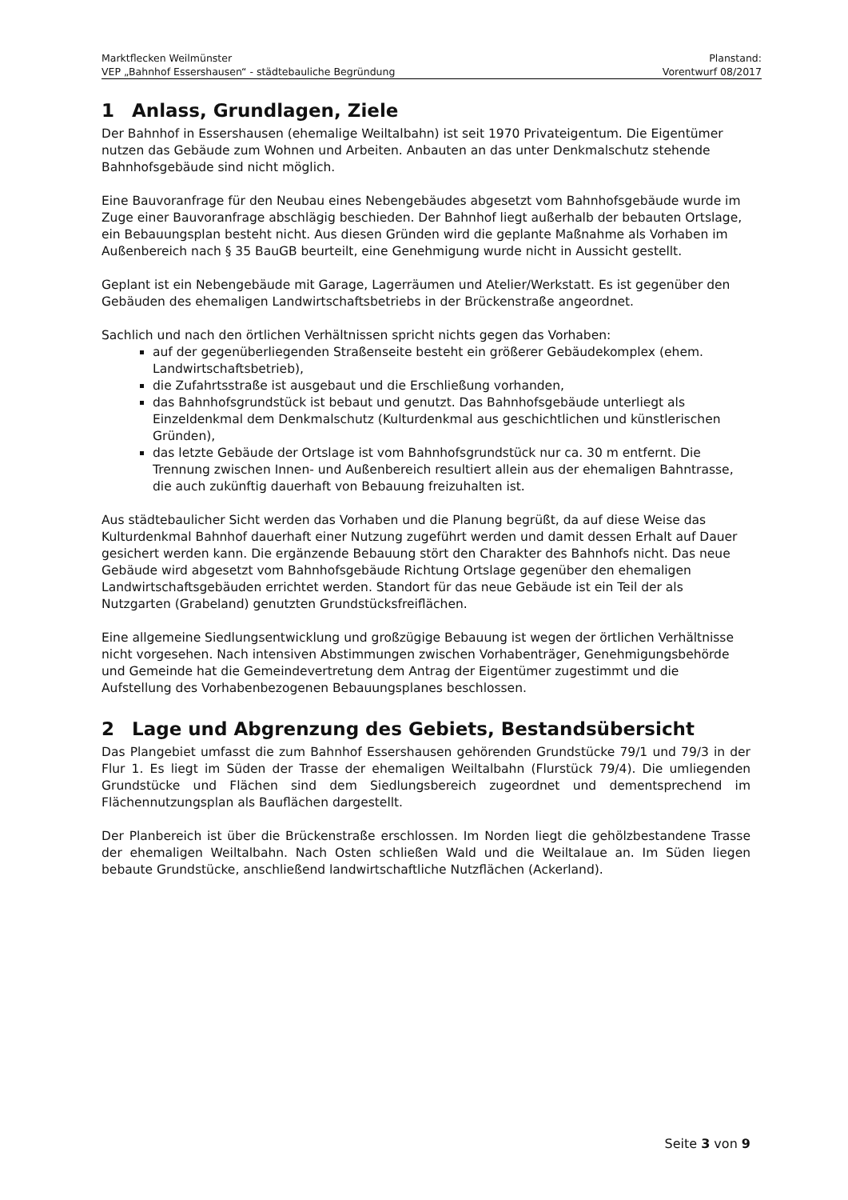Marktflecken Weilmünster Planstand:
VEP „Bahnhof Essershausen“ - städtebauliche Begründung Vorentwurf 08/2017
1 Anlass, Grundlagen, Ziele
Der Bahnhof in Essershausen (ehemalige Weiltalbahn) ist seit 1970 Privateigentum. Die Eigentümer nutzen das Gebäude zum Wohnen und Arbeiten. Anbauten an das unter Denkmalschutz stehende Bahnhofsgebäude sind nicht möglich.
Eine Bauvoranfrage für den Neubau eines Nebengebäudes abgesetzt vom Bahnhofsgebäude wurde im Zuge einer Bauvoranfrage abschlägig beschieden. Der Bahnhof liegt außerhalb der bebauten Ortslage, ein Bebauungsplan besteht nicht. Aus diesen Gründen wird die geplante Maßnahme als Vorhaben im Außenbereich nach § 35 BauGB beurteilt, eine Genehmigung wurde nicht in Aussicht gestellt.
Geplant ist ein Nebengebäude mit Garage, Lagerräumen und Atelier/Werkstatt. Es ist gegenüber den Gebäuden des ehemaligen Landwirtschaftsbetriebs in der Brückenstraße angeordnet.
Sachlich und nach den örtlichen Verhältnissen spricht nichts gegen das Vorhaben:
auf der gegenüberliegenden Straßenseite besteht ein größerer Gebäudekomplex (ehem. Landwirtschaftsbetrieb),
die Zufahrtsstraße ist ausgebaut und die Erschließung vorhanden,
das Bahnhofsgrundstück ist bebaut und genutzt. Das Bahnhofsgebäude unterliegt als Einzeldenkmal dem Denkmalschutz (Kulturdenkmal aus geschichtlichen und künstlerischen Gründen),
das letzte Gebäude der Ortslage ist vom Bahnhofsgrundstück nur ca. 30 m entfernt. Die Trennung zwischen Innen- und Außenbereich resultiert allein aus der ehemaligen Bahntrasse, die auch zukünftig dauerhaft von Bebauung freizuhalten ist.
Aus städtebaulicher Sicht werden das Vorhaben und die Planung begrüßt, da auf diese Weise das Kulturdenkmal Bahnhof dauerhaft einer Nutzung zugeführt werden und damit dessen Erhalt auf Dauer gesichert werden kann. Die ergänzende Bebauung stört den Charakter des Bahnhofs nicht. Das neue Gebäude wird abgesetzt vom Bahnhofsgebäude Richtung Ortslage gegenüber den ehemaligen Landwirtschaftsgebäuden errichtet werden. Standort für das neue Gebäude ist ein Teil der als Nutzgarten (Grabeland) genutzten Grundstücksfreiflächen.
Eine allgemeine Siedlungsentwicklung und großzügige Bebauung ist wegen der örtlichen Verhältnisse nicht vorgesehen. Nach intensiven Abstimmungen zwischen Vorhabenträger, Genehmigungsbehörde und Gemeinde hat die Gemeindevertretung dem Antrag der Eigentümer zugestimmt und die Aufstellung des Vorhabenbezogenen Bebauungsplanes beschlossen.
2 Lage und Abgrenzung des Gebiets, Bestandsübersicht
Das Plangebiet umfasst die zum Bahnhof Essershausen gehörenden Grundstücke 79/1 und 79/3 in der Flur 1. Es liegt im Süden der Trasse der ehemaligen Weiltalbahn (Flurstück 79/4). Die umliegenden Grundstücke und Flächen sind dem Siedlungsbereich zugeordnet und dementsprechend im Flächennutzungsplan als Bauflächen dargestellt.
Der Planbereich ist über die Brückenstraße erschlossen. Im Norden liegt die gehölzbestandene Trasse der ehemaligen Weiltalbahn. Nach Osten schließen Wald und die Weiltalaue an. Im Süden liegen bebaute Grundstücke, anschließend landwirtschaftliche Nutzflächen (Ackerland).
Seite 3 von 9